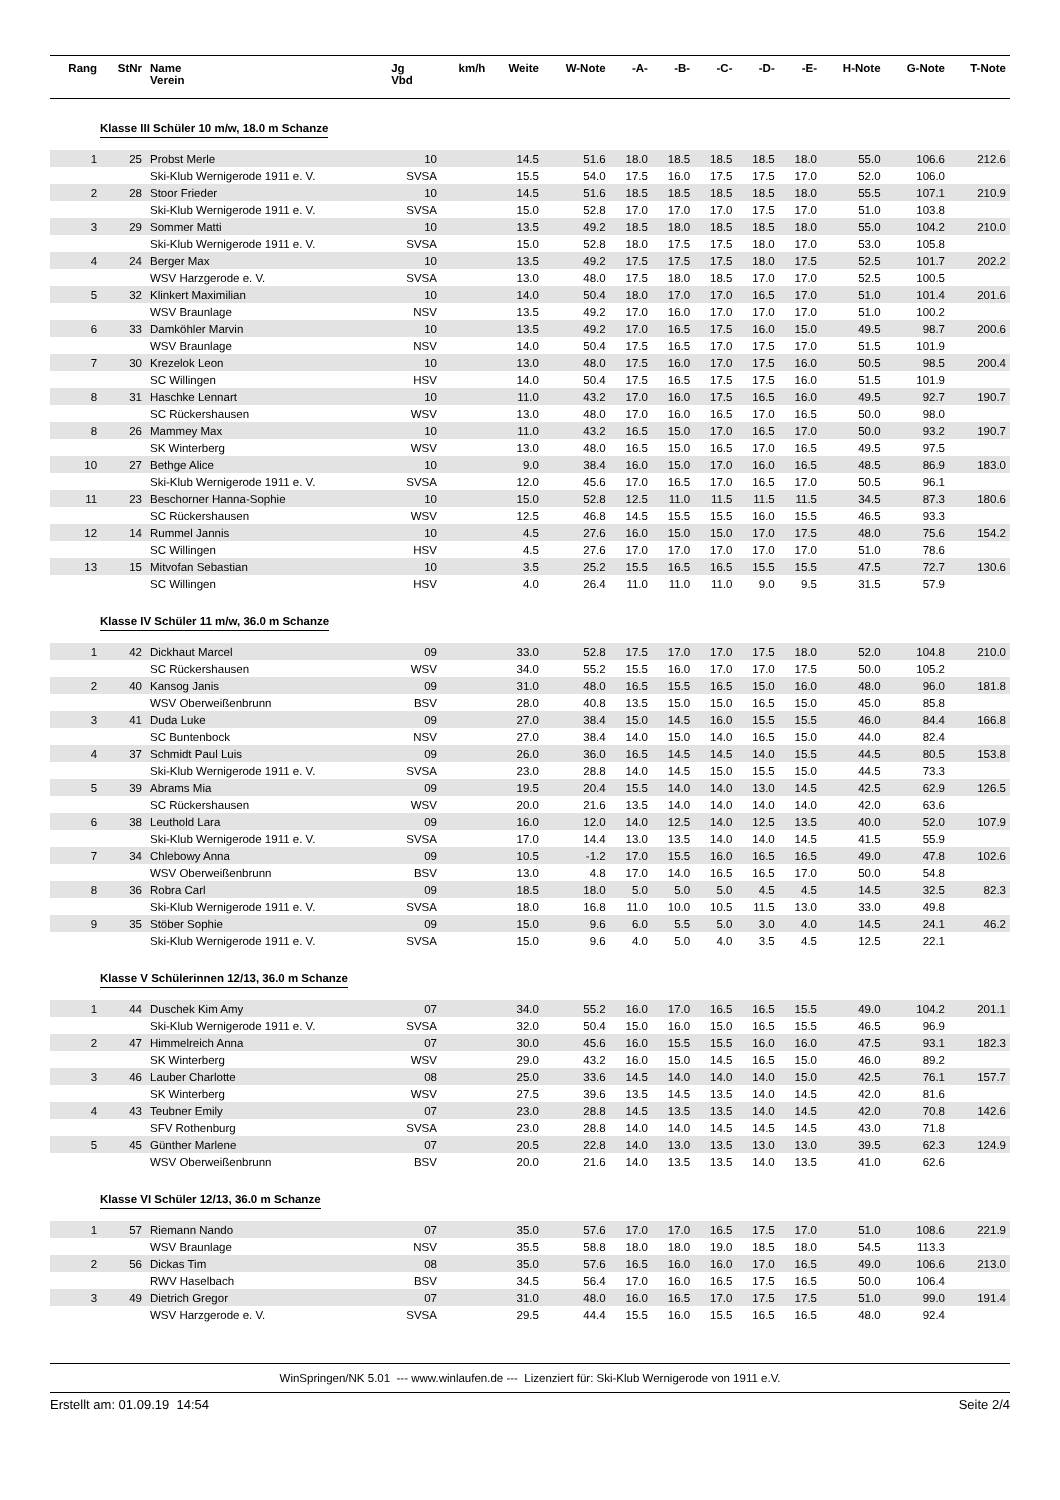| Rang | StNr | Name Verein | Jg Vbd | km/h | Weite | W-Note | -A- | -B- | -C- | -D- | -E- | H-Note | G-Note | T-Note |
| --- | --- | --- | --- | --- | --- | --- | --- | --- | --- | --- | --- | --- | --- | --- |
| Klasse III Schüler 10 m/w, 18.0 m Schanze | | | | | | | | | | | | | | |
| 1 | 25 | Probst Merle | 10 | | 14.5 | 51.6 | 18.0 | 18.5 | 18.5 | 18.5 | 18.0 | 55.0 | 106.6 | 212.6 |
| | | Ski-Klub Wernigerode 1911 e. V. | SVSA | | 15.5 | 54.0 | 17.5 | 16.0 | 17.5 | 17.5 | 17.0 | 52.0 | 106.0 | |
| 2 | 28 | Stoor Frieder | 10 | | 14.5 | 51.6 | 18.5 | 18.5 | 18.5 | 18.5 | 18.0 | 55.5 | 107.1 | 210.9 |
| | | Ski-Klub Wernigerode 1911 e. V. | SVSA | | 15.0 | 52.8 | 17.0 | 17.0 | 17.0 | 17.5 | 17.0 | 51.0 | 103.8 | |
| 3 | 29 | Sommer Matti | 10 | | 13.5 | 49.2 | 18.5 | 18.0 | 18.5 | 18.5 | 18.0 | 55.0 | 104.2 | 210.0 |
| | | Ski-Klub Wernigerode 1911 e. V. | SVSA | | 15.0 | 52.8 | 18.0 | 17.5 | 17.5 | 18.0 | 17.0 | 53.0 | 105.8 | |
| 4 | 24 | Berger Max | 10 | | 13.5 | 49.2 | 17.5 | 17.5 | 17.5 | 18.0 | 17.5 | 52.5 | 101.7 | 202.2 |
| | | WSV Harzgerode e. V. | SVSA | | 13.0 | 48.0 | 17.5 | 18.0 | 18.5 | 17.0 | 17.0 | 52.5 | 100.5 | |
| 5 | 32 | Klinkert Maximilian | 10 | | 14.0 | 50.4 | 18.0 | 17.0 | 17.0 | 16.5 | 17.0 | 51.0 | 101.4 | 201.6 |
| | | WSV Braunlage | NSV | | 13.5 | 49.2 | 17.0 | 16.0 | 17.0 | 17.0 | 17.0 | 51.0 | 100.2 | |
| 6 | 33 | Damköhler Marvin | 10 | | 13.5 | 49.2 | 17.0 | 16.5 | 17.5 | 16.0 | 15.0 | 49.5 | 98.7 | 200.6 |
| | | WSV Braunlage | NSV | | 14.0 | 50.4 | 17.5 | 16.5 | 17.0 | 17.5 | 17.0 | 51.5 | 101.9 | |
| 7 | 30 | Krezelok Leon | 10 | | 13.0 | 48.0 | 17.5 | 16.0 | 17.0 | 17.5 | 16.0 | 50.5 | 98.5 | 200.4 |
| | | SC Willingen | HSV | | 14.0 | 50.4 | 17.5 | 16.5 | 17.5 | 17.5 | 16.0 | 51.5 | 101.9 | |
| 8 | 31 | Haschke Lennart | 10 | | 11.0 | 43.2 | 17.0 | 16.0 | 17.5 | 16.5 | 16.0 | 49.5 | 92.7 | 190.7 |
| | | SC Rückershausen | WSV | | 13.0 | 48.0 | 17.0 | 16.0 | 16.5 | 17.0 | 16.5 | 50.0 | 98.0 | |
| 8 | 26 | Mammey Max | 10 | | 11.0 | 43.2 | 16.5 | 15.0 | 17.0 | 16.5 | 17.0 | 50.0 | 93.2 | 190.7 |
| | | SK Winterberg | WSV | | 13.0 | 48.0 | 16.5 | 15.0 | 16.5 | 17.0 | 16.5 | 49.5 | 97.5 | |
| 10 | 27 | Bethge Alice | 10 | | 9.0 | 38.4 | 16.0 | 15.0 | 17.0 | 16.0 | 16.5 | 48.5 | 86.9 | 183.0 |
| | | Ski-Klub Wernigerode 1911 e. V. | SVSA | | 12.0 | 45.6 | 17.0 | 16.5 | 17.0 | 16.5 | 17.0 | 50.5 | 96.1 | |
| 11 | 23 | Beschorner Hanna-Sophie | 10 | | 15.0 | 52.8 | 12.5 | 11.0 | 11.5 | 11.5 | 11.5 | 34.5 | 87.3 | 180.6 |
| | | SC Rückershausen | WSV | | 12.5 | 46.8 | 14.5 | 15.5 | 15.5 | 16.0 | 15.5 | 46.5 | 93.3 | |
| 12 | 14 | Rummel Jannis | 10 | | 4.5 | 27.6 | 16.0 | 15.0 | 15.0 | 17.0 | 17.5 | 48.0 | 75.6 | 154.2 |
| | | SC Willingen | HSV | | 4.5 | 27.6 | 17.0 | 17.0 | 17.0 | 17.0 | 17.0 | 51.0 | 78.6 | |
| 13 | 15 | Mitvofan Sebastian | 10 | | 3.5 | 25.2 | 15.5 | 16.5 | 16.5 | 15.5 | 15.5 | 47.5 | 72.7 | 130.6 |
| | | SC Willingen | HSV | | 4.0 | 26.4 | 11.0 | 11.0 | 11.0 | 9.0 | 9.5 | 31.5 | 57.9 | |
| Klasse IV Schüler 11 m/w, 36.0 m Schanze | | | | | | | | | | | | | | |
| 1 | 42 | Dickhaut Marcel | 09 | | 33.0 | 52.8 | 17.5 | 17.0 | 17.0 | 17.5 | 18.0 | 52.0 | 104.8 | 210.0 |
| | | SC Rückershausen | WSV | | 34.0 | 55.2 | 15.5 | 16.0 | 17.0 | 17.0 | 17.5 | 50.0 | 105.2 | |
| 2 | 40 | Kansog Janis | 09 | | 31.0 | 48.0 | 16.5 | 15.5 | 16.5 | 15.0 | 16.0 | 48.0 | 96.0 | 181.8 |
| | | WSV Oberweißenbrunn | BSV | | 28.0 | 40.8 | 13.5 | 15.0 | 15.0 | 16.5 | 15.0 | 45.0 | 85.8 | |
| 3 | 41 | Duda Luke | 09 | | 27.0 | 38.4 | 15.0 | 14.5 | 16.0 | 15.5 | 15.5 | 46.0 | 84.4 | 166.8 |
| | | SC Buntenbock | NSV | | 27.0 | 38.4 | 14.0 | 15.0 | 14.0 | 16.5 | 15.0 | 44.0 | 82.4 | |
| 4 | 37 | Schmidt Paul Luis | 09 | | 26.0 | 36.0 | 16.5 | 14.5 | 14.5 | 14.0 | 15.5 | 44.5 | 80.5 | 153.8 |
| | | Ski-Klub Wernigerode 1911 e. V. | SVSA | | 23.0 | 28.8 | 14.0 | 14.5 | 15.0 | 15.5 | 15.0 | 44.5 | 73.3 | |
| 5 | 39 | Abrams Mia | 09 | | 19.5 | 20.4 | 15.5 | 14.0 | 14.0 | 13.0 | 14.5 | 42.5 | 62.9 | 126.5 |
| | | SC Rückershausen | WSV | | 20.0 | 21.6 | 13.5 | 14.0 | 14.0 | 14.0 | 14.0 | 42.0 | 63.6 | |
| 6 | 38 | Leuthold Lara | 09 | | 16.0 | 12.0 | 14.0 | 12.5 | 14.0 | 12.5 | 13.5 | 40.0 | 52.0 | 107.9 |
| | | Ski-Klub Wernigerode 1911 e. V. | SVSA | | 17.0 | 14.4 | 13.0 | 13.5 | 14.0 | 14.0 | 14.5 | 41.5 | 55.9 | |
| 7 | 34 | Chlebowy Anna | 09 | | 10.5 | -1.2 | 17.0 | 15.5 | 16.0 | 16.5 | 16.5 | 49.0 | 47.8 | 102.6 |
| | | WSV Oberweißenbrunn | BSV | | 13.0 | 4.8 | 17.0 | 14.0 | 16.5 | 16.5 | 17.0 | 50.0 | 54.8 | |
| 8 | 36 | Robra Carl | 09 | | 18.5 | 18.0 | 5.0 | 5.0 | 5.0 | 4.5 | 4.5 | 14.5 | 32.5 | 82.3 |
| | | Ski-Klub Wernigerode 1911 e. V. | SVSA | | 18.0 | 16.8 | 11.0 | 10.0 | 10.5 | 11.5 | 13.0 | 33.0 | 49.8 | |
| 9 | 35 | Stöber Sophie | 09 | | 15.0 | 9.6 | 6.0 | 5.5 | 5.0 | 3.0 | 4.0 | 14.5 | 24.1 | 46.2 |
| | | Ski-Klub Wernigerode 1911 e. V. | SVSA | | 15.0 | 9.6 | 4.0 | 5.0 | 4.0 | 3.5 | 4.5 | 12.5 | 22.1 | |
| Klasse V Schülerinnen 12/13, 36.0 m Schanze | | | | | | | | | | | | | | |
| 1 | 44 | Duschek Kim Amy | 07 | | 34.0 | 55.2 | 16.0 | 17.0 | 16.5 | 16.5 | 15.5 | 49.0 | 104.2 | 201.1 |
| | | Ski-Klub Wernigerode 1911 e. V. | SVSA | | 32.0 | 50.4 | 15.0 | 16.0 | 15.0 | 16.5 | 15.5 | 46.5 | 96.9 | |
| 2 | 47 | Himmelreich Anna | 07 | | 30.0 | 45.6 | 16.0 | 15.5 | 15.5 | 16.0 | 16.0 | 47.5 | 93.1 | 182.3 |
| | | SK Winterberg | WSV | | 29.0 | 43.2 | 16.0 | 15.0 | 14.5 | 16.5 | 15.0 | 46.0 | 89.2 | |
| 3 | 46 | Lauber Charlotte | 08 | | 25.0 | 33.6 | 14.5 | 14.0 | 14.0 | 14.0 | 15.0 | 42.5 | 76.1 | 157.7 |
| | | SK Winterberg | WSV | | 27.5 | 39.6 | 13.5 | 14.5 | 13.5 | 14.0 | 14.5 | 42.0 | 81.6 | |
| 4 | 43 | Teubner Emily | 07 | | 23.0 | 28.8 | 14.5 | 13.5 | 13.5 | 14.0 | 14.5 | 42.0 | 70.8 | 142.6 |
| | | SFV Rothenburg | SVSA | | 23.0 | 28.8 | 14.0 | 14.0 | 14.5 | 14.5 | 14.5 | 43.0 | 71.8 | |
| 5 | 45 | Günther Marlene | 07 | | 20.5 | 22.8 | 14.0 | 13.0 | 13.5 | 13.0 | 13.0 | 39.5 | 62.3 | 124.9 |
| | | WSV Oberweißenbrunn | BSV | | 20.0 | 21.6 | 14.0 | 13.5 | 13.5 | 14.0 | 13.5 | 41.0 | 62.6 | |
| Klasse VI Schüler 12/13, 36.0 m Schanze | | | | | | | | | | | | | | |
| 1 | 57 | Riemann Nando | 07 | | 35.0 | 57.6 | 17.0 | 17.0 | 16.5 | 17.5 | 17.0 | 51.0 | 108.6 | 221.9 |
| | | WSV Braunlage | NSV | | 35.5 | 58.8 | 18.0 | 18.0 | 19.0 | 18.5 | 18.0 | 54.5 | 113.3 | |
| 2 | 56 | Dickas Tim | 08 | | 35.0 | 57.6 | 16.5 | 16.0 | 16.0 | 17.0 | 16.5 | 49.0 | 106.6 | 213.0 |
| | | RWV Haselbach | BSV | | 34.5 | 56.4 | 17.0 | 16.0 | 16.5 | 17.5 | 16.5 | 50.0 | 106.4 | |
| 3 | 49 | Dietrich Gregor | 07 | | 31.0 | 48.0 | 16.0 | 16.5 | 17.0 | 17.5 | 17.5 | 51.0 | 99.0 | 191.4 |
| | | WSV Harzgerode e. V. | SVSA | | 29.5 | 44.4 | 15.5 | 16.0 | 15.5 | 16.5 | 16.5 | 48.0 | 92.4 | |
WinSpringen/NK 5.01 --- www.winlaufen.de --- Lizenziert für: Ski-Klub Wernigerode von 1911 e.V.
Erstellt am: 01.09.19 14:54 Seite 2/4